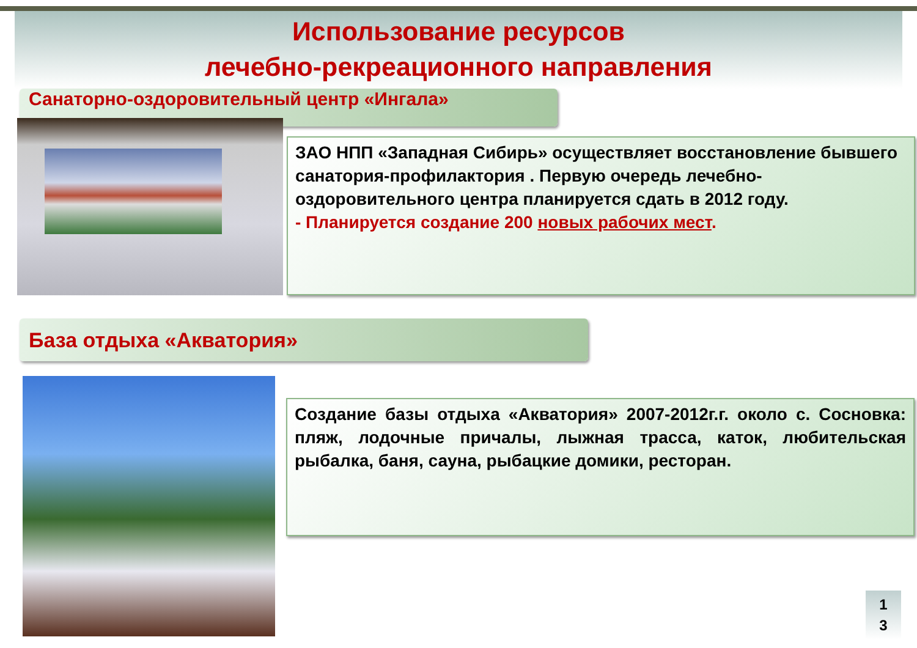Использование ресурсов
лечебно-рекреационного направления
Санаторно-оздоровительный центр «Ингала»
ЗАО НПП «Западная Сибирь» осуществляет восстановление бывшего санатория-профилактория . Первую очередь лечебно-оздоровительного центра планируется сдать в 2012 году.
- Планируется создание 200 новых рабочих мест.
База отдыха «Акватория»
Создание базы отдыха «Акватория» 2007-2012г.г. около с. Сосновка: пляж, лодочные причалы, лыжная трасса, каток, любительская рыбалка, баня, сауна, рыбацкие домики, ресторан.
1
3